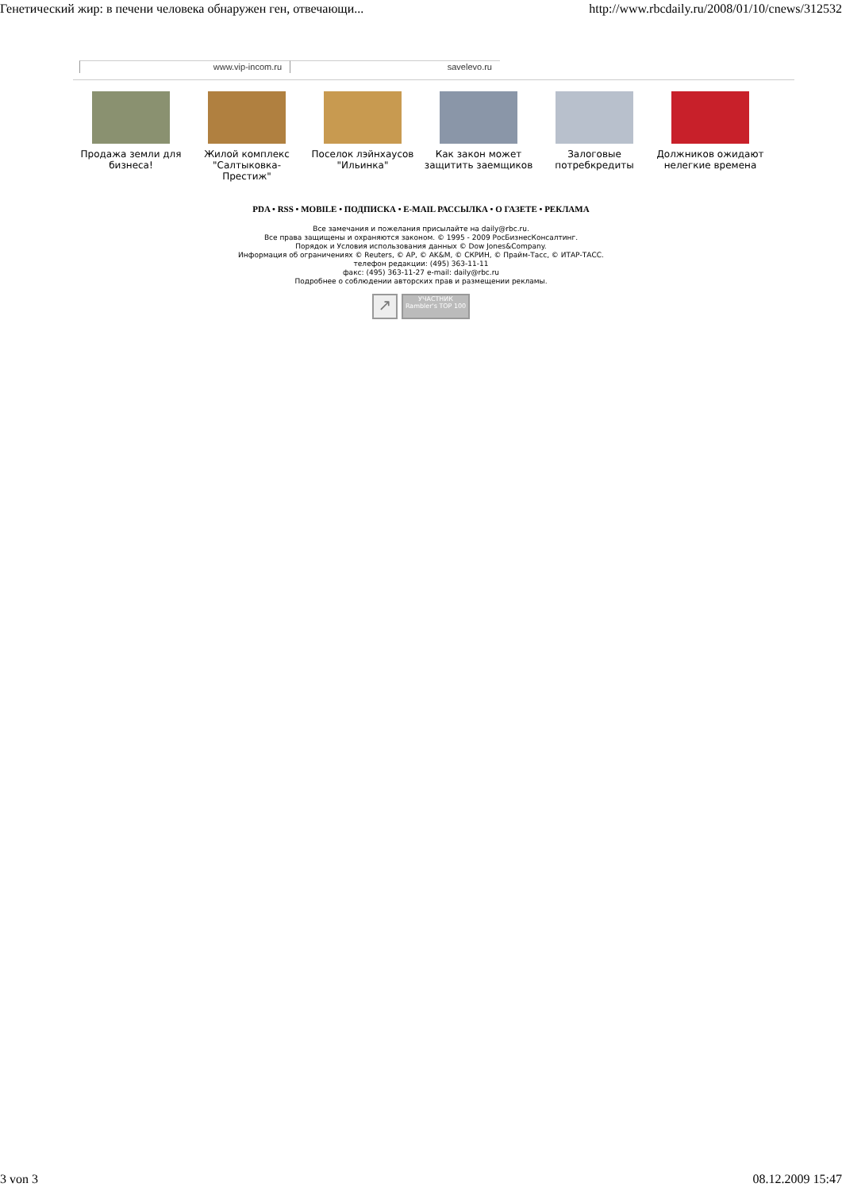Генетический жир: в печени человека обнаружен ген, отвечающи... http://www.rbcdaily.ru/2008/01/10/cnews/312532
www.vip-incom.ru savelevo.ru
Продажа земли для бизнеса! Жилой комплекс "Салтыковка-Престиж"
Поселок лэйнхаусов "Ильинка" Как закон может защитить заемщиков
Залоговые потребкредиты Должников ожидают нелегкие времена
PDA • RSS • MOBILE • ПОДПИСКА • E-MAIL РАССЫЛКА • О ГАЗЕТЕ • РЕКЛАМА
Все замечания и пожелания присылайте на daily@rbc.ru.
Все права защищены и охраняются законом. © 1995 - 2009 РосБизнесКонсалтинг.
Порядок и Условия использования данных © Dow Jones&Company.
Информация об ограничениях © Reuters, © AP, © AK&M, © СКРИН, © Прайм-Тасс, © ИТАР-ТАСС.
телефон редакции: (495) 363-11-11
факс: (495) 363-11-27 e-mail: daily@rbc.ru
Подробнее о соблюдении авторских прав и размещении рекламы.
↗ УЧАСТНИК Rambler's TOP 100
3 von 3 08.12.2009 15:47